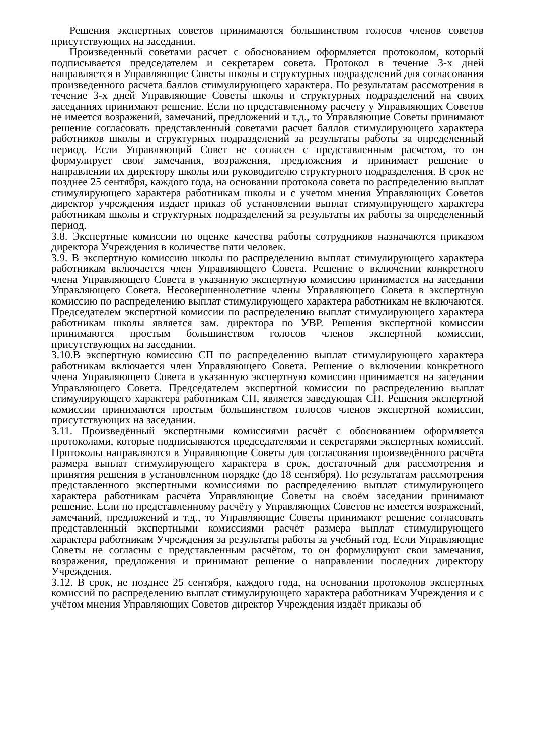Решения экспертных советов принимаются большинством голосов членов советов присутствующих на заседании.
Произведенный советами расчет с обоснованием оформляется протоколом, который подписывается председателем и секретарем совета. Протокол в течение 3-х дней направляется в Управляющие Советы школы и структурных подразделений для согласования произведенного расчета баллов стимулирующего характера. По результатам рассмотрения в течение 3-х дней Управляющие Советы школы и структурных подразделений на своих заседаниях принимают решение. Если по представленному расчету у Управляющих Советов не имеется возражений, замечаний, предложений и т.д., то Управляющие Советы принимают решение согласовать представленный советами расчет баллов стимулирующего характера работников школы и структурных подразделений за результаты работы за определенный период. Если Управляющий Совет не согласен с представленным расчетом, то он формулирует свои замечания, возражения, предложения и принимает решение о направлении их директору школы или руководителю структурного подразделения. В срок не позднее 25 сентября, каждого года, на основании протокола совета по распределению выплат стимулирующего характера работникам школы и с учетом мнения Управляющих Советов директор учреждения издает приказ об установлении выплат стимулирующего характера работникам школы и структурных подразделений за результаты их работы за определенный период.
3.8. Экспертные комиссии по оценке качества работы сотрудников назначаются приказом директора Учреждения в количестве пяти человек.
3.9. В экспертную комиссию школы по распределению выплат стимулирующего характера работникам включается член Управляющего Совета. Решение о включении конкретного члена Управляющего Совета в указанную экспертную комиссию принимается на заседании Управляющего Совета. Несовершеннолетние члены Управляющего Совета в экспертную комиссию по распределению выплат стимулирующего характера работникам не включаются. Председателем экспертной комиссии по распределению выплат стимулирующего характера работникам школы является зам. директора по УВР. Решения экспертной комиссии принимаются простым большинством голосов членов экспертной комиссии, присутствующих на заседании.
3.10.В экспертную комиссию СП по распределению выплат стимулирующего характера работникам включается член Управляющего Совета. Решение о включении конкретного члена Управляющего Совета в указанную экспертную комиссию принимается на заседании Управляющего Совета. Председателем экспертной комиссии по распределению выплат стимулирующего характера работникам СП, является заведующая СП. Решения экспертной комиссии принимаются простым большинством голосов членов экспертной комиссии, присутствующих на заседании.
3.11. Произведённый экспертными комиссиями расчёт с обоснованием оформляется протоколами, которые подписываются председателями и секретарями экспертных комиссий. Протоколы направляются в Управляющие Советы для согласования произведённого расчёта размера выплат стимулирующего характера в срок, достаточный для рассмотрения и принятия решения в установленном порядке (до 18 сентября). По результатам рассмотрения представленного экспертными комиссиями по распределению выплат стимулирующего характера работникам расчёта Управляющие Советы на своём заседании принимают решение. Если по представленному расчёту у Управляющих Советов не имеется возражений, замечаний, предложений и т.д., то Управляющие Советы принимают решение согласовать представленный экспертными комиссиями расчёт размера выплат стимулирующего характера работникам Учреждения за результаты работы за учебный год. Если Управляющие Советы не согласны с представленным расчётом, то он формулируют свои замечания, возражения, предложения и принимают решение о направлении последних директору Учреждения.
3.12. В срок, не позднее 25 сентября, каждого года, на основании протоколов экспертных комиссий по распределению выплат стимулирующего характера работникам Учреждения и с учётом мнения Управляющих Советов директор Учреждения издаёт приказы об